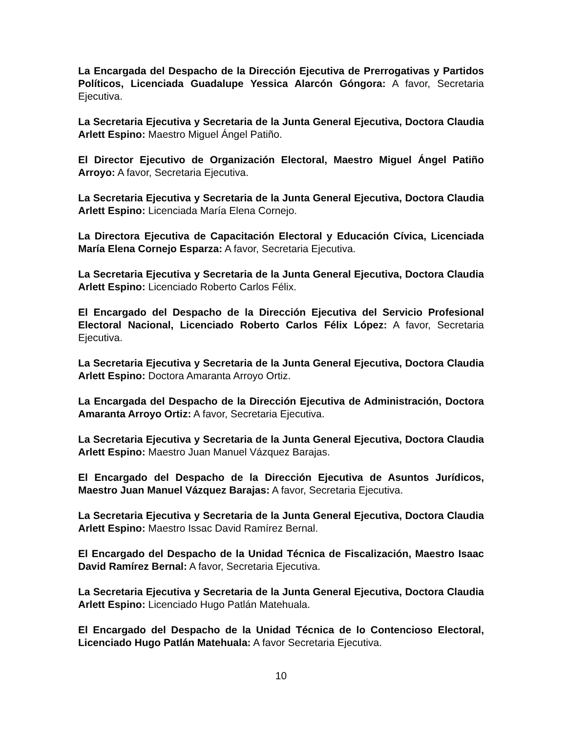La Encargada del Despacho de la Dirección Ejecutiva de Prerrogativas y Partidos Políticos, Licenciada Guadalupe Yessica Alarcón Góngora: A favor, Secretaria Ejecutiva.
La Secretaria Ejecutiva y Secretaria de la Junta General Ejecutiva, Doctora Claudia Arlett Espino: Maestro Miguel Ángel Patiño.
El Director Ejecutivo de Organización Electoral, Maestro Miguel Ángel Patiño Arroyo: A favor, Secretaria Ejecutiva.
La Secretaria Ejecutiva y Secretaria de la Junta General Ejecutiva, Doctora Claudia Arlett Espino: Licenciada María Elena Cornejo.
La Directora Ejecutiva de Capacitación Electoral y Educación Cívica, Licenciada María Elena Cornejo Esparza: A favor, Secretaria Ejecutiva.
La Secretaria Ejecutiva y Secretaria de la Junta General Ejecutiva, Doctora Claudia Arlett Espino: Licenciado Roberto Carlos Félix.
El Encargado del Despacho de la Dirección Ejecutiva del Servicio Profesional Electoral Nacional, Licenciado Roberto Carlos Félix López: A favor, Secretaria Ejecutiva.
La Secretaria Ejecutiva y Secretaria de la Junta General Ejecutiva, Doctora Claudia Arlett Espino: Doctora Amaranta Arroyo Ortiz.
La Encargada del Despacho de la Dirección Ejecutiva de Administración, Doctora Amaranta Arroyo Ortiz: A favor, Secretaria Ejecutiva.
La Secretaria Ejecutiva y Secretaria de la Junta General Ejecutiva, Doctora Claudia Arlett Espino: Maestro Juan Manuel Vázquez Barajas.
El Encargado del Despacho de la Dirección Ejecutiva de Asuntos Jurídicos, Maestro Juan Manuel Vázquez Barajas: A favor, Secretaria Ejecutiva.
La Secretaria Ejecutiva y Secretaria de la Junta General Ejecutiva, Doctora Claudia Arlett Espino: Maestro Issac David Ramírez Bernal.
El Encargado del Despacho de la Unidad Técnica de Fiscalización, Maestro Isaac David Ramírez Bernal: A favor, Secretaria Ejecutiva.
La Secretaria Ejecutiva y Secretaria de la Junta General Ejecutiva, Doctora Claudia Arlett Espino: Licenciado Hugo Patlán Matehuala.
El Encargado del Despacho de la Unidad Técnica de lo Contencioso Electoral, Licenciado Hugo Patlán Matehuala: A favor Secretaria Ejecutiva.
10